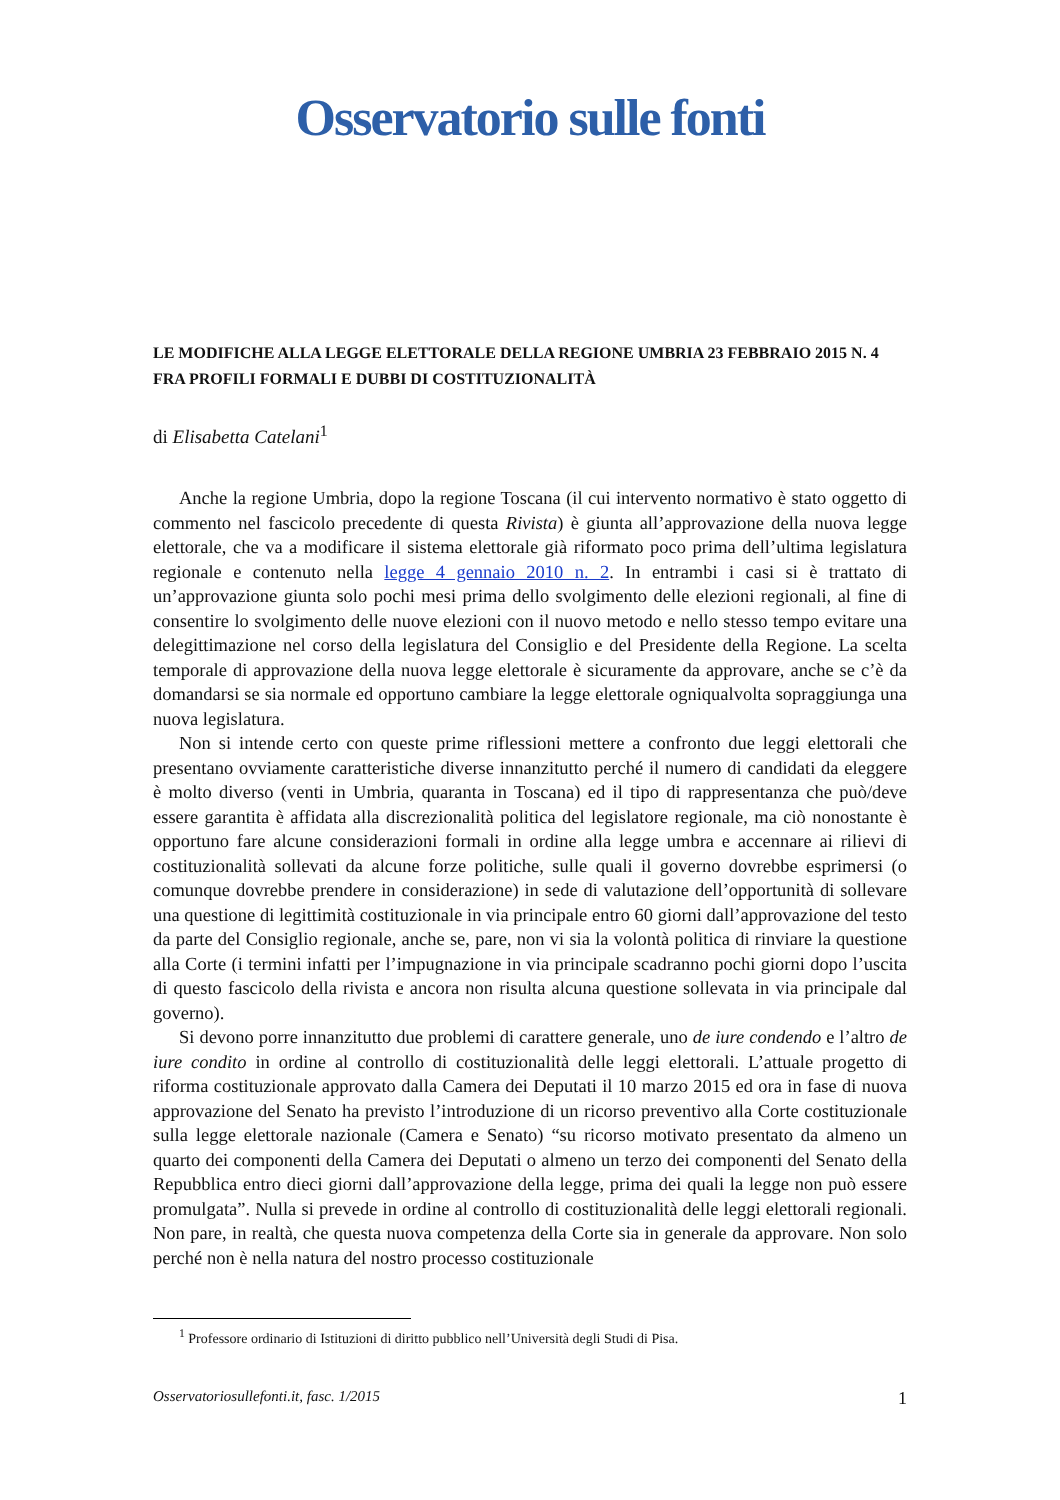Osservatorio sulle fonti
LE MODIFICHE ALLA LEGGE ELETTORALE DELLA REGIONE UMBRIA 23 FEBBRAIO 2015 N. 4 FRA PROFILI FORMALI E DUBBI DI COSTITUZIONALITÀ
di Elisabetta Catelani<sup>1</sup>
Anche la regione Umbria, dopo la regione Toscana (il cui intervento normativo è stato oggetto di commento nel fascicolo precedente di questa Rivista) è giunta all’approvazione della nuova legge elettorale, che va a modificare il sistema elettorale già riformato poco prima dell’ultima legislatura regionale e contenuto nella legge 4 gennaio 2010 n. 2. In entrambi i casi si è trattato di un’approvazione giunta solo pochi mesi prima dello svolgimento delle elezioni regionali, al fine di consentire lo svolgimento delle nuove elezioni con il nuovo metodo e nello stesso tempo evitare una delegittimazione nel corso della legislatura del Consiglio e del Presidente della Regione. La scelta temporale di approvazione della nuova legge elettorale è sicuramente da approvare, anche se c’è da domandarsi se sia normale ed opportuno cambiare la legge elettorale ogniqualvolta sopraggiunga una nuova legislatura.
Non si intende certo con queste prime riflessioni mettere a confronto due leggi elettorali che presentano ovviamente caratteristiche diverse innanzitutto perché il numero di candidati da eleggere è molto diverso (venti in Umbria, quaranta in Toscana) ed il tipo di rappresentanza che può/deve essere garantita è affidata alla discrezionalità politica del legislatore regionale, ma ciò nonostante è opportuno fare alcune considerazioni formali in ordine alla legge umbra e accennare ai rilievi di costituzionalità sollevati da alcune forze politiche, sulle quali il governo dovrebbe esprimersi (o comunque dovrebbe prendere in considerazione) in sede di valutazione dell’opportunità di sollevare una questione di legittimità costituzionale in via principale entro 60 giorni dall’approvazione del testo da parte del Consiglio regionale, anche se, pare, non vi sia la volontà politica di rinviare la questione alla Corte (i termini infatti per l’impugnazione in via principale scadranno pochi giorni dopo l’uscita di questo fascicolo della rivista e ancora non risulta alcuna questione sollevata in via principale dal governo).
Si devono porre innanzitutto due problemi di carattere generale, uno de iure condendo e l’altro de iure condito in ordine al controllo di costituzionalità delle leggi elettorali. L’attuale progetto di riforma costituzionale approvato dalla Camera dei Deputati il 10 marzo 2015 ed ora in fase di nuova approvazione del Senato ha previsto l’introduzione di un ricorso preventivo alla Corte costituzionale sulla legge elettorale nazionale (Camera e Senato) “su ricorso motivato presentato da almeno un quarto dei componenti della Camera dei Deputati o almeno un terzo dei componenti del Senato della Repubblica entro dieci giorni dall’approvazione della legge, prima dei quali la legge non può essere promulgata”. Nulla si prevede in ordine al controllo di costituzionalità delle leggi elettorali regionali. Non pare, in realtà, che questa nuova competenza della Corte sia in generale da approvare. Non solo perché non è nella natura del nostro processo costituzionale
<sup>1</sup> Professore ordinario di Istituzioni di diritto pubblico nell’Università degli Studi di Pisa.
Osservatoriosullefonti.it, fasc. 1/2015 1